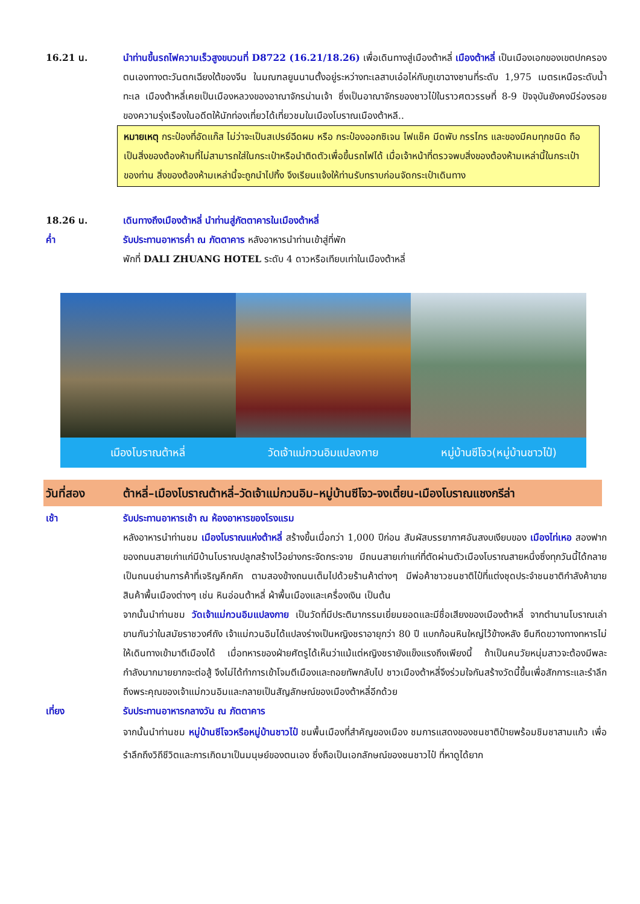16.21 น. นำท่านขึ้นรถไฟความเร็วสูงขบวนที่ D8722 (16.21/18.26) เพื่อเดินทางสู่เมืองต้าหลี่ เมืองต้าหลี่ เป็นเมืองเอกของเขตปกครองตนเองทางตะวันตกเฉียงใต้ของจีน ในมณฑลยูนนานตั้งอยู่ระหว่างทะเลสาบเอ๋อไห่กับภูเขาฉางซานที่ระดับ 1,975 เมตรเหนือระดับน้ำทะเล เมืองต้าหลี่เคยเป็นเมืองหลวงของอาณาจักรน่านเจ้า ซึ่งเป็นอาณาจักรของชาวไป๋ในราวศตวรรษที่ 8-9 ปัจจุบันยังคงมีร่องรอยของความรุ่งเรืองในอดีตให้นักท่องเที่ยวได้เที่ยวชมในเมืองโบราณเมืองต้าหลี..
หมายเหตุ กระป๋องที่อัดแก๊ส ไม่ว่าจะเป็นสเปรย์ฉีดผม หรือ กระป๋องออกซิเจน ไฟแช็ค มีดพับ กรรไกร และของมีคมทุกชนิด ถือเป็นสิ่งของต้องห้ามที่ไม่สามารถใส่ในกระเป๋าหรือนำติดตัวเพื่อขึ้นรถไฟได้ เมื่อเจ้าหน้าที่ตรวจพบสิ่งของต้องห้ามเหล่านี้ในกระเป๋าของท่าน สิ่งของต้องห้ามเหล่านี้จะถูกนำไปทิ้ง จึงเรียนแจ้งให้ท่านรับทราบก่อนจัดกระเป๋าเดินทาง
18.26 น. เดินทางถึงเมืองต้าหลี่ นำท่านสู่ภัตตาคารในเมืองต้าหลี่
ค่ำ รับประทานอาหารค่ำ ณ ภัตตาคาร หลังอาหารนำท่านเข้าสู่ที่พัก
พักที่ DALI ZHUANG HOTEL ระดับ 4 ดาวหรือเทียบเท่าในเมืองต้าหลี่
เมืองโบราณต้าหลี่ วัดเจ้าแม่กวนอิมแปลงกาย หมู่บ้านซีโจว(หมู่บ้านชาวไป๋)
วันที่สอง ต้าหลี่–เมืองโบราณต้าหลี่–วัดเจ้าแม่กวนอิม–หมู่บ้านซีโจว-จงเตี๋ยน-เมืองโบราณแชงกรีล่า
เช้า รับประทานอาหารเช้า ณ ห้องอาหารของโรงแรม
หลังอาหารนำท่านชม เมืองโบราณแห่งต้าหลี่ สร้างขึ้นเมื่อกว่า 1,000 ปีก่อน สัมผัสบรรยากาศอันสงบเงียบของ เมืองไท่เหอ สองฟากของถนนสายเก่าแก่มีบ้านโบราณปลูกสร้างไว้อย่างกระจัดกระจาย มีถนนสายเก่าแก่ที่ตัดผ่านตัวเมืองโบราณสายหนึ่งซึ่งทุกวันนี้ได้กลายเป็นถนนย่านการค้าที่เจริญคึกคัก ตามสองข้างถนนเต็มไปด้วยร้านค้าต่างๆ มีพ่อค้าชาวชนชาติไป๋ที่แต่งชุดประจำชนชาติกำลังค้าขายสินค้าพื้นเมืองต่างๆ เช่น หินอ่อนต้าหลี่ ผ้าพื้นเมืองและเครื่องเงิน เป็นต้น
จากนั้นนำท่านชม วัดเจ้าแม่กวนอิมแปลงกาย เป็นวัดที่มีประติมากรรมเยี่ยมยอดและมีชื่อเสียงของเมืองต้าหลี่ จากตำนานโบราณเล่าขานกันว่าในสมัยราชวงศ์ถัง เจ้าแม่กวนอิมได้แปลงร่างเป็นหญิงชราอายุกว่า 80 ปี แบกก้อนหินใหญ่ไว้ข้างหลัง ยืนกีดขวางทางทหารไม่ให้เดินทางเข้ามาตีเมืองได้ เมื่อทหารของฝ่ายศัตรูได้เห็นว่าแม้แต่หญิงชรายังแข็งแรงถึงเพียงนี้ ถ้าเป็นคนวัยหนุ่มสาวจะต้องมีพละกำลังมากมายยากจะต่อสู้ จึงไม่ได้ทำการเข้าโจมตีเมืองและถอยทัพกลับไป ชาวเมืองต้าหลี่จึงร่วมใจกันสร้างวัดนี้ขึ้นเพื่อสักการะและรำลึกถึงพระคุณของเจ้าแม่กวนอิมและกลายเป็นสัญลักษณ์ของเมืองต้าหลี่อีกด้วย
เที่ยง รับประทานอาหารกลางวัน ณ ภัตตาคาร
จากนั้นนำท่านชม หมู่บ้านซีโจวหรือหมู่บ้านชาวไป๋ ชนพื้นเมืองที่สำคัญของเมือง ชมการแสดงของชนชาติป๋ายพร้อมชิมชาสามแก้ว เพื่อรำลึกถึงวิถีชีวิตและการเกิดมาเป็นมนุษย์ของตนเอง ซึ่งถือเป็นเอกลักษณ์ของชนชาวไป๋ ที่หาดูได้ยาก